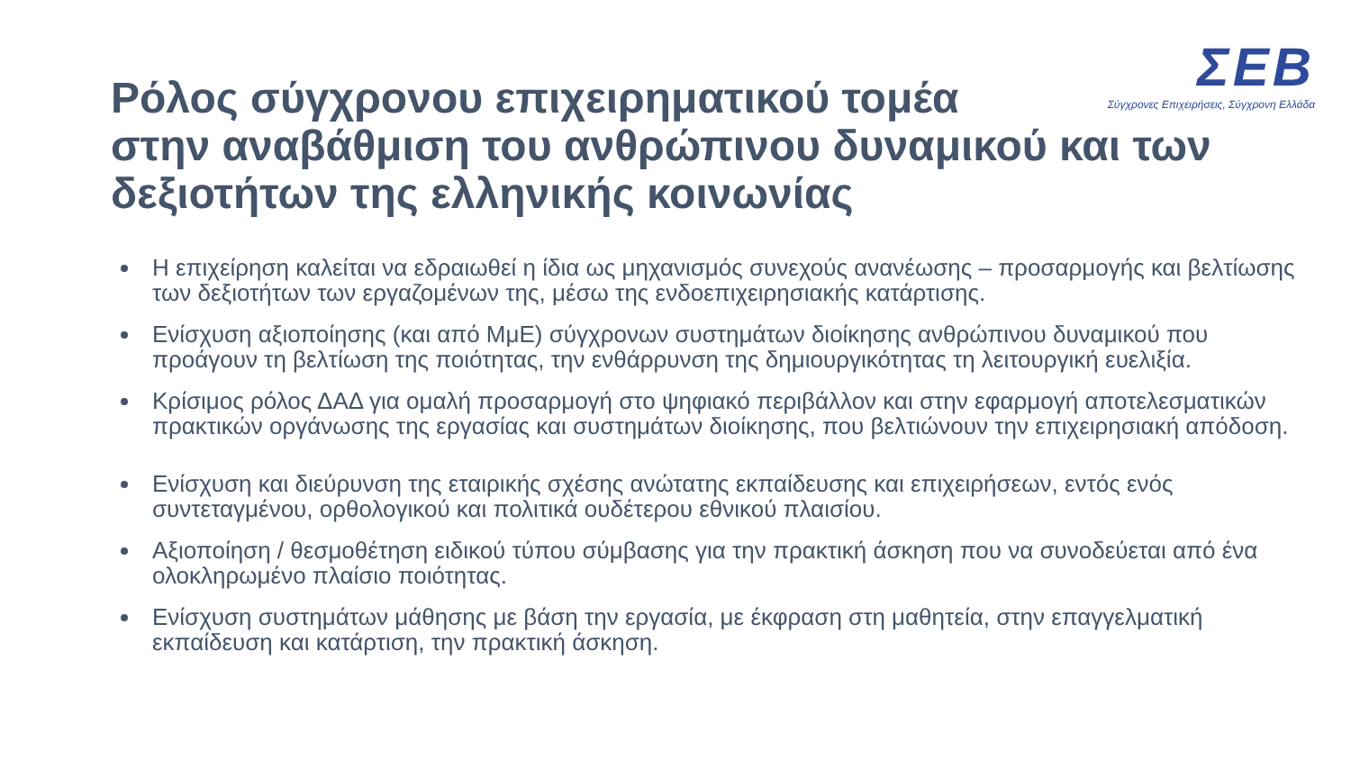ΣΕΒ
Σύγχρονες Επιχειρήσεις, Σύγχρονη Ελλάδα
Ρόλος σύγχρονου επιχειρηματικού τομέα
στην αναβάθμιση του ανθρώπινου δυναμικού και των δεξιοτήτων της ελληνικής κοινωνίας
Η επιχείρηση καλείται να εδραιωθεί η ίδια ως μηχανισμός συνεχούς ανανέωσης – προσαρμογής και βελτίωσης των δεξιοτήτων των εργαζομένων της, μέσω της ενδοεπιχειρησιακής κατάρτισης.
Ενίσχυση αξιοποίησης (και από ΜμΕ) σύγχρονων συστημάτων διοίκησης ανθρώπινου δυναμικού που προάγουν τη βελτίωση της ποιότητας, την ενθάρρυνση της δημιουργικότητας τη λειτουργική ευελιξία.
Κρίσιμος ρόλος ΔΑΔ για ομαλή προσαρμογή στο ψηφιακό περιβάλλον και στην εφαρμογή αποτελεσματικών πρακτικών οργάνωσης της εργασίας και συστημάτων διοίκησης, που βελτιώνουν την επιχειρησιακή απόδοση.
Ενίσχυση και διεύρυνση της εταιρικής σχέσης ανώτατης εκπαίδευσης και επιχειρήσεων, εντός ενός συντεταγμένου, ορθολογικού και πολιτικά ουδέτερου εθνικού πλαισίου.
Αξιοποίηση / θεσμοθέτηση ειδικού τύπου σύμβασης για την πρακτική άσκηση που να συνοδεύεται από ένα ολοκληρωμένο πλαίσιο ποιότητας.
Ενίσχυση συστημάτων μάθησης με βάση την εργασία, με έκφραση στη μαθητεία, στην επαγγελματική εκπαίδευση και κατάρτιση, την πρακτική άσκηση.